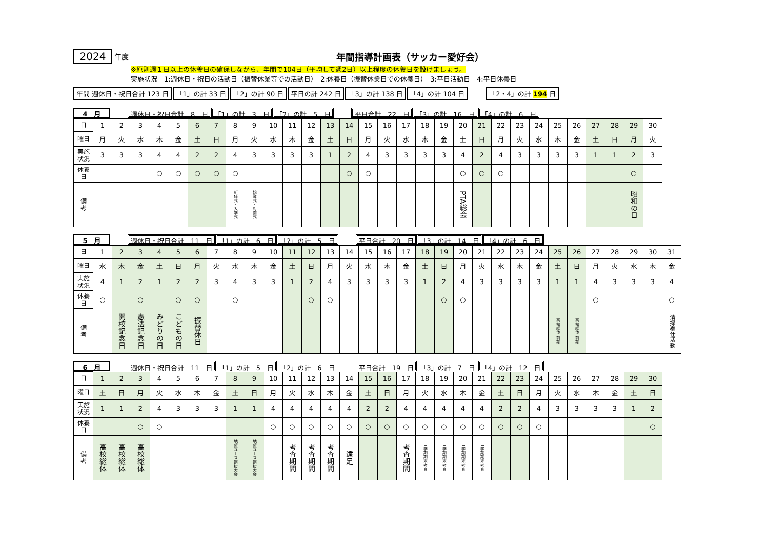2024
年度
年間指導計画表（サッカー愛好会）
※原則週１日以上の休養日の確保しながら、年間で104日（平均して週2日）以上程度の休養日を設けましょう。
実施状況　1:週休日・祝日の活動日（振替休業等での活動日）　2:休養日（振替休業日での休養日）　3:平日活動日　4:平日休養日
年間 週休日・祝日合計 123 日 「1」の計 33 日 「2」の計 90 日 平日の計 242 日 「3」の計 138 日 「4」の計 104 日 「2・4」の計 194 日
4　月 週休日・祝日合計　8　日 「1」の計　3　日 「2」の計　5　日 平日合計　22　日 「3」の計　16　日 「4」の計　6　日
| 日 | 1 | 2 | 3 | 4 | 5 | 6 | 7 | 8 | 9 | 10 | 11 | 12 | 13 | 14 | 15 | 16 | 17 | 18 | 19 | 20 | 21 | 22 | 23 | 24 | 25 | 26 | 27 | 28 | 29 | 30 |
| 曜日 | 月 | 火 | 水 | 木 | 金 | 土 | 日 | 月 | 火 | 水 | 木 | 金 | 土 | 日 | 月 | 火 | 水 | 木 | 金 | 土 | 日 | 月 | 火 | 水 | 木 | 金 | 土 | 日 | 月 | 火 |
| 実施 状況 | 3 | 3 | 3 | 4 | 4 | 2 | 2 | 4 | 3 | 3 | 3 | 3 | 1 | 2 | 4 | 3 | 3 | 3 | 3 | 4 | 2 | 4 | 3 | 3 | 3 | 3 | 1 | 1 | 2 | 3 |
| 休養 日 | | | | ○ | ○ | ○ | ○ | ○ | | | | | | ○ | ○ | | | | | ○ | ○ | ○ | | | | | | | ○ | |
| 備 考 | | | | | | | | 新任式・入学式 | 始業式・対面式 | | | | | | | | | | | PTA総会 | | | | | | | | | 昭和の日 | |
5　月 週休日・祝日合計　11　日 「1」の計　6　日 「2」の計　5　日 平日合計　20　日 「3」の計　14　日 「4」の計　6　日
| 日 | 1 | 2 | 3 | 4 | 5 | 6 | 7 | 8 | 9 | 10 | 11 | 12 | 13 | 14 | 15 | 16 | 17 | 18 | 19 | 20 | 21 | 22 | 23 | 24 | 25 | 26 | 27 | 28 | 29 | 30 | 31 |
| 曜日 | 水 | 木 | 金 | 土 | 日 | 月 | 火 | 水 | 木 | 金 | 土 | 日 | 月 | 火 | 水 | 木 | 金 | 土 | 日 | 月 | 火 | 水 | 木 | 金 | 土 | 日 | 月 | 火 | 水 | 木 | 金 |
| 実施 状況 | 4 | 1 | 2 | 1 | 2 | 2 | 3 | 4 | 3 | 3 | 1 | 2 | 4 | 3 | 3 | 3 | 3 | 1 | 2 | 4 | 3 | 3 | 3 | 3 | 1 | 1 | 4 | 3 | 3 | 3 | 4 |
| 休養 日 | ○ | | ○ | | ○ | ○ | | ○ | | | | ○ | ○ | | | | | | ○ | ○ | | | | | | | ○ | | | | ○ |
| 備 考 | | 開校記念日 | 憲法記念日 | みどりの日 | こどもの日 | 振替休日 | | | | | | | | | | | | | | | | | | | 高校総体 前期 | 高校総体 前期 | | | | | 清掃奉仕活動 |
6　月 週休日・祝日合計　11　日 「1」の計　5　日 「2」の計　6　日 平日合計　19　日 「3」の計　7　日 「4」の計　12　日
| 日 | 1 | 2 | 3 | 4 | 5 | 6 | 7 | 8 | 9 | 10 | 11 | 12 | 13 | 14 | 15 | 16 | 17 | 18 | 19 | 20 | 21 | 22 | 23 | 24 | 25 | 26 | 27 | 28 | 29 | 30 |
| 曜日 | 土 | 日 | 月 | 火 | 水 | 木 | 金 | 土 | 日 | 月 | 火 | 水 | 木 | 金 | 土 | 日 | 月 | 火 | 水 | 木 | 金 | 土 | 日 | 月 | 火 | 水 | 木 | 金 | 土 | 日 |
| 実施 状況 | 1 | 1 | 2 | 4 | 3 | 3 | 3 | 1 | 1 | 4 | 4 | 4 | 4 | 4 | 2 | 2 | 4 | 4 | 4 | 4 | 4 | 2 | 2 | 4 | 3 | 3 | 3 | 3 | 1 | 2 |
| 休養 日 | | | ○ | ○ | | | | | | ○ | ○ | ○ | ○ | ○ | ○ | ○ | ○ | ○ | ○ | ○ | ○ | ○ | ○ | ○ | | | | | | ○ |
| 備 考 | 高校総体 | 高校総体 | 高校総体 | | | | | 地区ユース選抜大会 | 地区ユース選抜大会 | | 考査期間 | 考査期間 | 考査期間 | 遠足 | | | 考査期間 | 1学期期末考査 | 1学期期末考査 | 1学期期末考査 | 1学期期末考査 | | | | | | | | | |